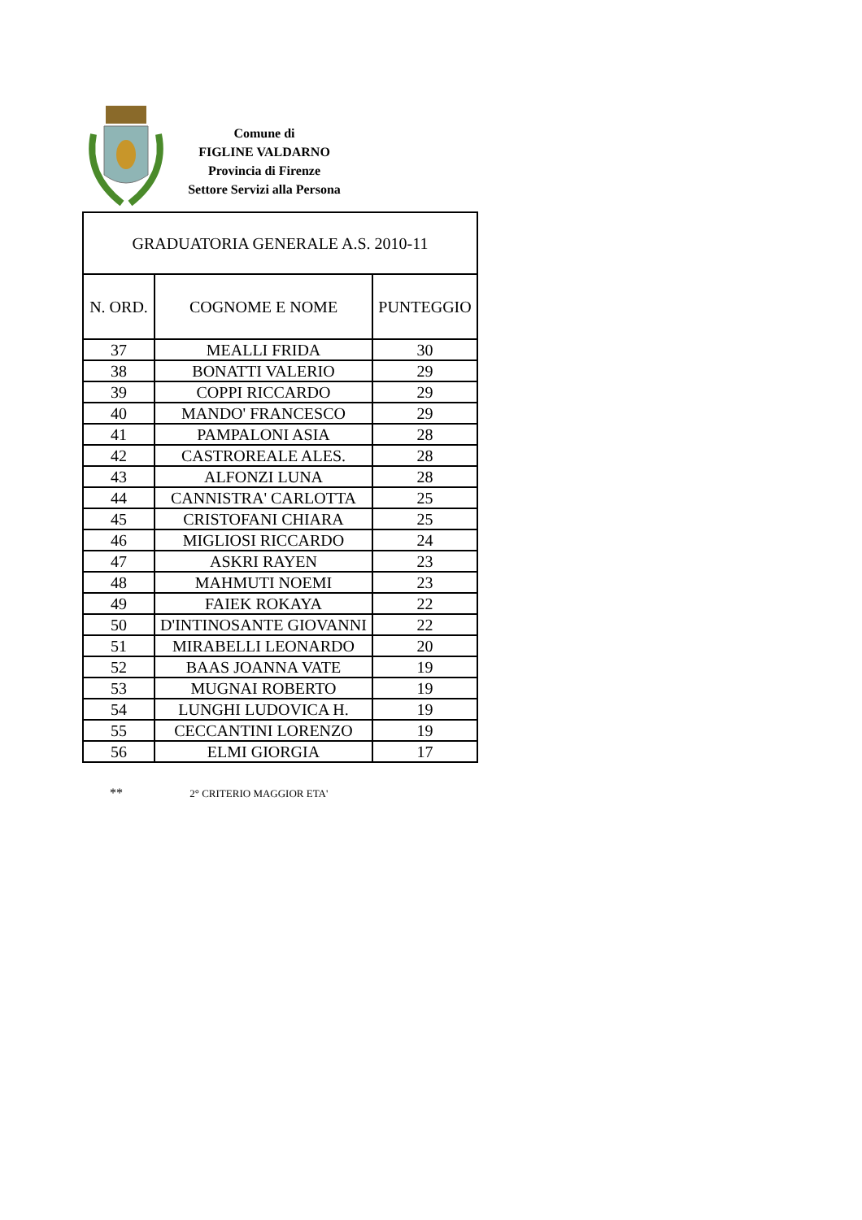Comune di
FIGLINE VALDARNO
Provincia di Firenze
Settore Servizi alla Persona
| GRADUATORIA GENERALE A.S. 2010-11 | | |
| --- | --- | --- |
| N. ORD. | COGNOME E NOME | PUNTEGGIO |
| 37 | MEALLI FRIDA | 30 |
| 38 | BONATTI VALERIO | 29 |
| 39 | COPPI RICCARDO | 29 |
| 40 | MANDO' FRANCESCO | 29 |
| 41 | PAMPALONI ASIA | 28 |
| 42 | CASTROREALE ALES. | 28 |
| 43 | ALFONZI LUNA | 28 |
| 44 | CANNISTRA' CARLOTTA | 25 |
| 45 | CRISTOFANI CHIARA | 25 |
| 46 | MIGLIOSI RICCARDO | 24 |
| 47 | ASKRI RAYEN | 23 |
| 48 | MAHMUTI NOEMI | 23 |
| 49 | FAIEK ROKAYA | 22 |
| 50 | D'INTINOSANTE GIOVANNI | 22 |
| 51 | MIRABELLI LEONARDO | 20 |
| 52 | BAAS JOANNA VATE | 19 |
| 53 | MUGNAI ROBERTO | 19 |
| 54 | LUNGHI LUDOVICA H. | 19 |
| 55 | CECCANTINI LORENZO | 19 |
| 56 | ELMI GIORGIA | 17 |
** 2° CRITERIO MAGGIOR ETA'